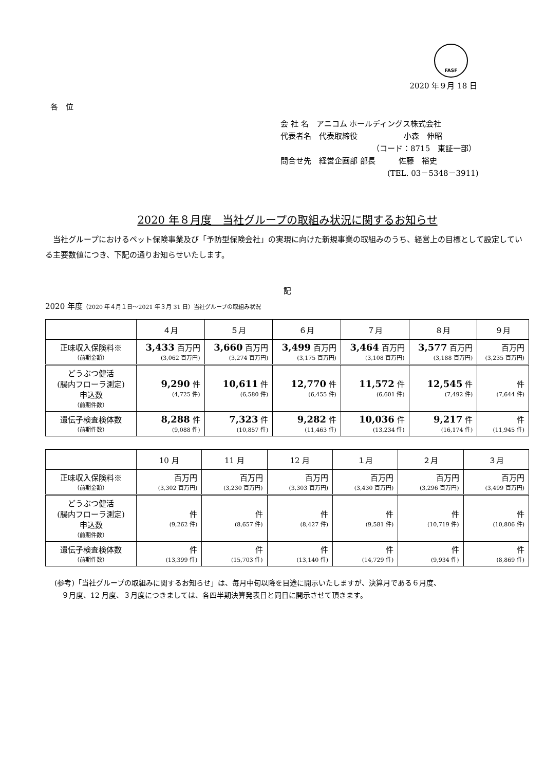FASF
2020 年９月 18 日
各　位
会 社 名　アニコム ホールディングス株式会社
代表者名　代表取締役　　　　　　小森　伸昭
（コード：8715　東証一部）
問合せ先　経営企画部 部長　　　佐藤　裕史
(TEL. 03－5348－3911)
2020 年８月度　当社グループの取組み状況に関するお知らせ
　当社グループにおけるペット保険事業及び「予防型保険会社」の実現に向けた新規事業の取組みのうち、経営上の目標として設定している主要数値につき、下記の通りお知らせいたします。
記
2020 年度（2020 年４月１日～2021 年３月 31 日）当社グループの取組み状況
| | ４月 | ５月 | ６月 | ７月 | ８月 | ９月 |
| --- | --- | --- | --- | --- | --- | --- |
| 正味収入保険料※ （前期金額） | 3,433 百万円 (3,062 百万円) | 3,660 百万円 (3,274 百万円) | 3,499 百万円 (3,175 百万円) | 3,464 百万円 (3,108 百万円) | 3,577 百万円 (3,188 百万円) | 百万円 (3,235 百万円) |
| どうぶつ健活 (腸内フローラ測定) 申込数 （前期件数） | 9,290 件 (4,725 件) | 10,611 件 (6,580 件) | 12,770 件 (6,455 件) | 11,572 件 (6,601 件) | 12,545 件 (7,492 件) | 件 (7,644 件) |
| 遺伝子検査検体数 （前期件数） | 8,288 件 (9,088 件) | 7,323 件 (10,857 件) | 9,282 件 (11,463 件) | 10,036 件 (13,234 件) | 9,217 件 (16,174 件) | 件 (11,945 件) |
| | 10 月 | 11 月 | 12 月 | １月 | ２月 | ３月 |
| --- | --- | --- | --- | --- | --- | --- |
| 正味収入保険料※ （前期金額） | 百万円 (3,302 百万円) | 百万円 (3,230 百万円) | 百万円 (3,303 百万円) | 百万円 (3,430 百万円) | 百万円 (3,296 百万円) | 百万円 (3,499 百万円) |
| どうぶつ健活 (腸内フローラ測定) 申込数 （前期件数） | 件 (9,262 件) | 件 (8,657 件) | 件 (8,427 件) | 件 (9,581 件) | 件 (10,719 件) | 件 (10,806 件) |
| 遺伝子検査検体数 （前期件数） | 件 (13,399 件) | 件 (15,703 件) | 件 (13,140 件) | 件 (14,729 件) | 件 (9,934 件) | 件 (8,869 件) |
(参考)「当社グループの取組みに関するお知らせ」は、毎月中旬以降を目途に開示いたしますが、決算月である６月度、
　９月度、12 月度、３月度につきましては、各四半期決算発表日と同日に開示させて頂きます。